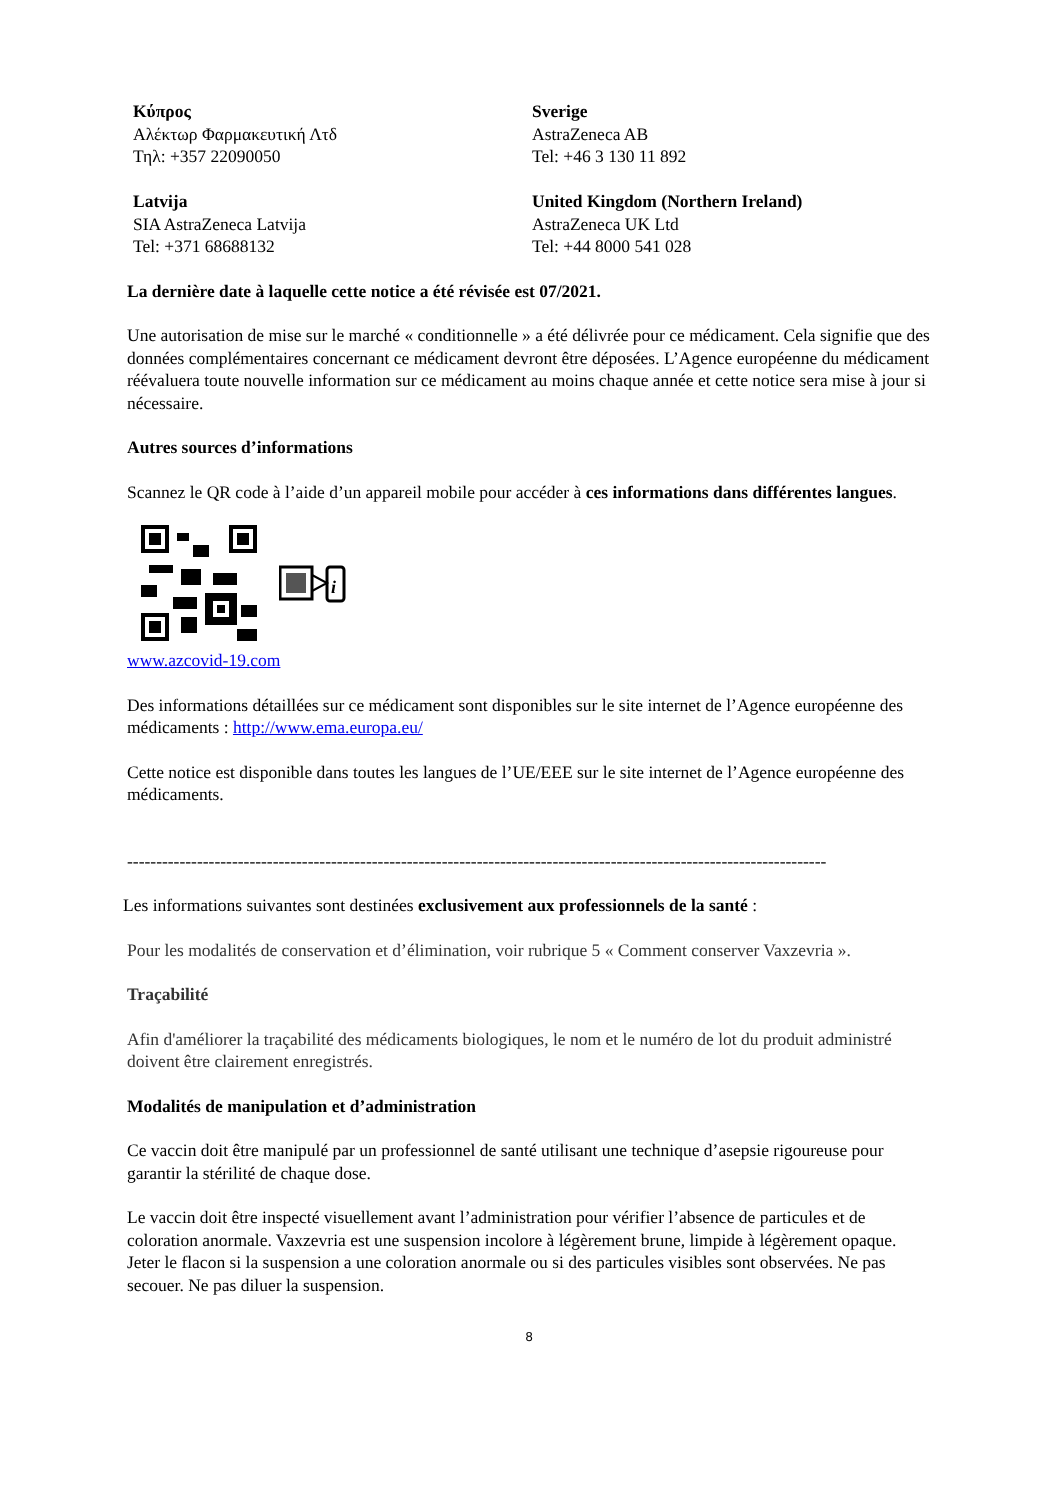Κύπρος
Αλέκτωρ Φαρμακευτική Λτδ
Τηλ: +357 22090050
Sverige
AstraZeneca AB
Tel: +46 3 130 11 892
Latvija
SIA AstraZeneca Latvija
Tel: +371 68688132
United Kingdom (Northern Ireland)
AstraZeneca UK Ltd
Tel: +44 8000 541 028
La dernière date à laquelle cette notice a été révisée est 07/2021.
Une autorisation de mise sur le marché « conditionnelle » a été délivrée pour ce médicament. Cela signifie que des données complémentaires concernant ce médicament devront être déposées. L’Agence européenne du médicament réévaluera toute nouvelle information sur ce médicament au moins chaque année et cette notice sera mise à jour si nécessaire.
Autres sources d’informations
Scannez le QR code à l’aide d’un appareil mobile pour accéder à ces informations dans différentes langues.
i
www.azcovid-19.com
Des informations détaillées sur ce médicament sont disponibles sur le site internet de l’Agence européenne des médicaments : http://www.ema.europa.eu/
Cette notice est disponible dans toutes les langues de l’UE/EEE sur le site internet de l’Agence européenne des médicaments.
------------------------------------------------------------------------------------------------------------------------
Les informations suivantes sont destinées exclusivement aux professionnels de la santé :
Pour les modalités de conservation et d’élimination, voir rubrique 5 « Comment conserver Vaxzevria ».
Traçabilité
Afin d'améliorer la traçabilité des médicaments biologiques, le nom et le numéro de lot du produit administré doivent être clairement enregistrés.
Modalités de manipulation et d’administration
Ce vaccin doit être manipulé par un professionnel de santé utilisant une technique d’asepsie rigoureuse pour garantir la stérilité de chaque dose.
Le vaccin doit être inspecté visuellement avant l’administration pour vérifier l’absence de particules et de coloration anormale. Vaxzevria est une suspension incolore à légèrement brune, limpide à légèrement opaque. Jeter le flacon si la suspension a une coloration anormale ou si des particules visibles sont observées. Ne pas secouer. Ne pas diluer la suspension.
8